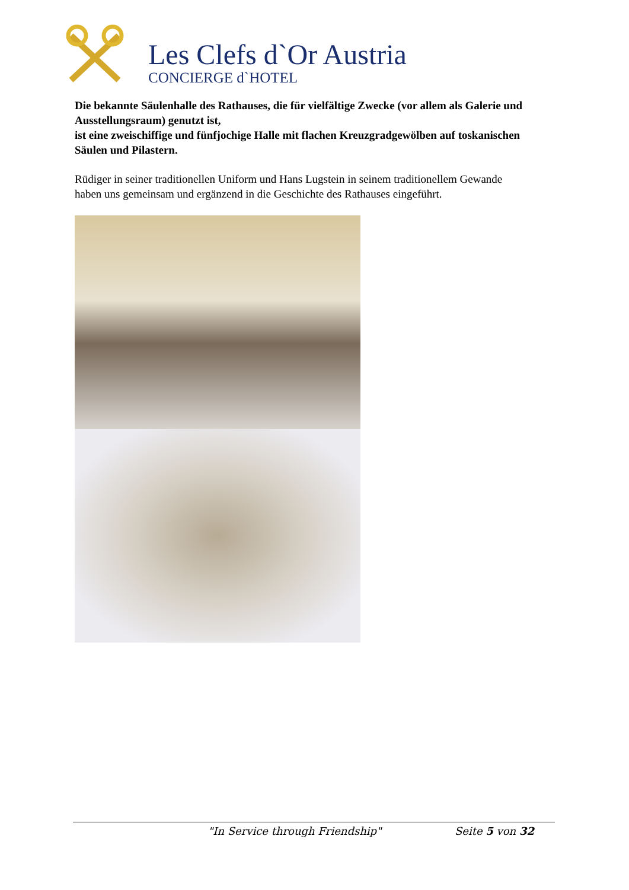Les Clefs d`Or Austria
CONCIERGE d`HOTEL
Die bekannte Säulenhalle des Rathauses, die für vielfältige Zwecke (vor allem als Galerie und Ausstellungsraum) genutzt ist,
ist eine zweischiffige und fünfjochige Halle mit flachen Kreuzgradgewölben auf toskanischen Säulen und Pilastern.
Rüdiger in seiner traditionellen Uniform und Hans Lugstein in seinem traditionellem Gewande
haben uns gemeinsam und ergänzend in die Geschichte des Rathauses eingeführt.
"In Service through Friendship" Seite 5 von 32